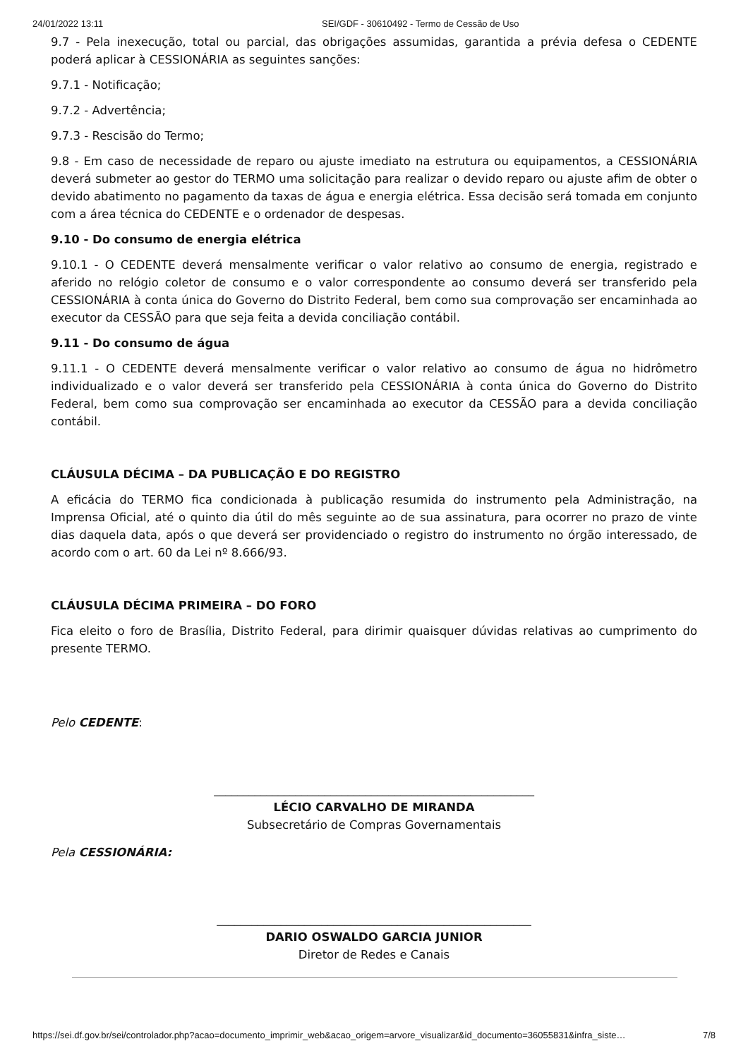24/01/2022 13:11 SEI/GDF - 30610492 - Termo de Cessão de Uso
9.7 - Pela inexecução, total ou parcial, das obrigações assumidas, garantida a prévia defesa o CEDENTE poderá aplicar à CESSIONÁRIA as seguintes sanções:
9.7.1 - Notificação;
9.7.2 - Advertência;
9.7.3 - Rescisão do Termo;
9.8 - Em caso de necessidade de reparo ou ajuste imediato na estrutura ou equipamentos, a CESSIONÁRIA deverá submeter ao gestor do TERMO uma solicitação para realizar o devido reparo ou ajuste afim de obter o devido abatimento no pagamento da taxas de água e energia elétrica. Essa decisão será tomada em conjunto com a área técnica do CEDENTE e o ordenador de despesas.
9.10 - Do consumo de energia elétrica
9.10.1 - O CEDENTE deverá mensalmente verificar o valor relativo ao consumo de energia, registrado e aferido no relógio coletor de consumo e o valor correspondente ao consumo deverá ser transferido pela CESSIONÁRIA à conta única do Governo do Distrito Federal, bem como sua comprovação ser encaminhada ao executor da CESSÃO para que seja feita a devida conciliação contábil.
9.11 - Do consumo de água
9.11.1 - O CEDENTE deverá mensalmente verificar o valor relativo ao consumo de água no hidrômetro individualizado e o valor deverá ser transferido pela CESSIONÁRIA à conta única do Governo do Distrito Federal, bem como sua comprovação ser encaminhada ao executor da CESSÃO para a devida conciliação contábil.
CLÁUSULA DÉCIMA – DA PUBLICAÇÃO E DO REGISTRO
A eficácia do TERMO fica condicionada à publicação resumida do instrumento pela Administração, na Imprensa Oficial, até o quinto dia útil do mês seguinte ao de sua assinatura, para ocorrer no prazo de vinte dias daquela data, após o que deverá ser providenciado o registro do instrumento no órgão interessado, de acordo com o art. 60 da Lei nº 8.666/93.
CLÁUSULA DÉCIMA PRIMEIRA – DO FORO
Fica eleito o foro de Brasília, Distrito Federal, para dirimir quaisquer dúvidas relativas ao cumprimento do presente TERMO.
Pelo CEDENTE:
_______________________________________________________
LÉCIO CARVALHO DE MIRANDA
Subsecretário de Compras Governamentais
Pela CESSIONÁRIA:
______________________________________________________
DARIO OSWALDO GARCIA JUNIOR
Diretor de Redes e Canais
https://sei.df.gov.br/sei/controlador.php?acao=documento_imprimir_web&acao_origem=arvore_visualizar&id_documento=36055831&infra_siste… 7/8